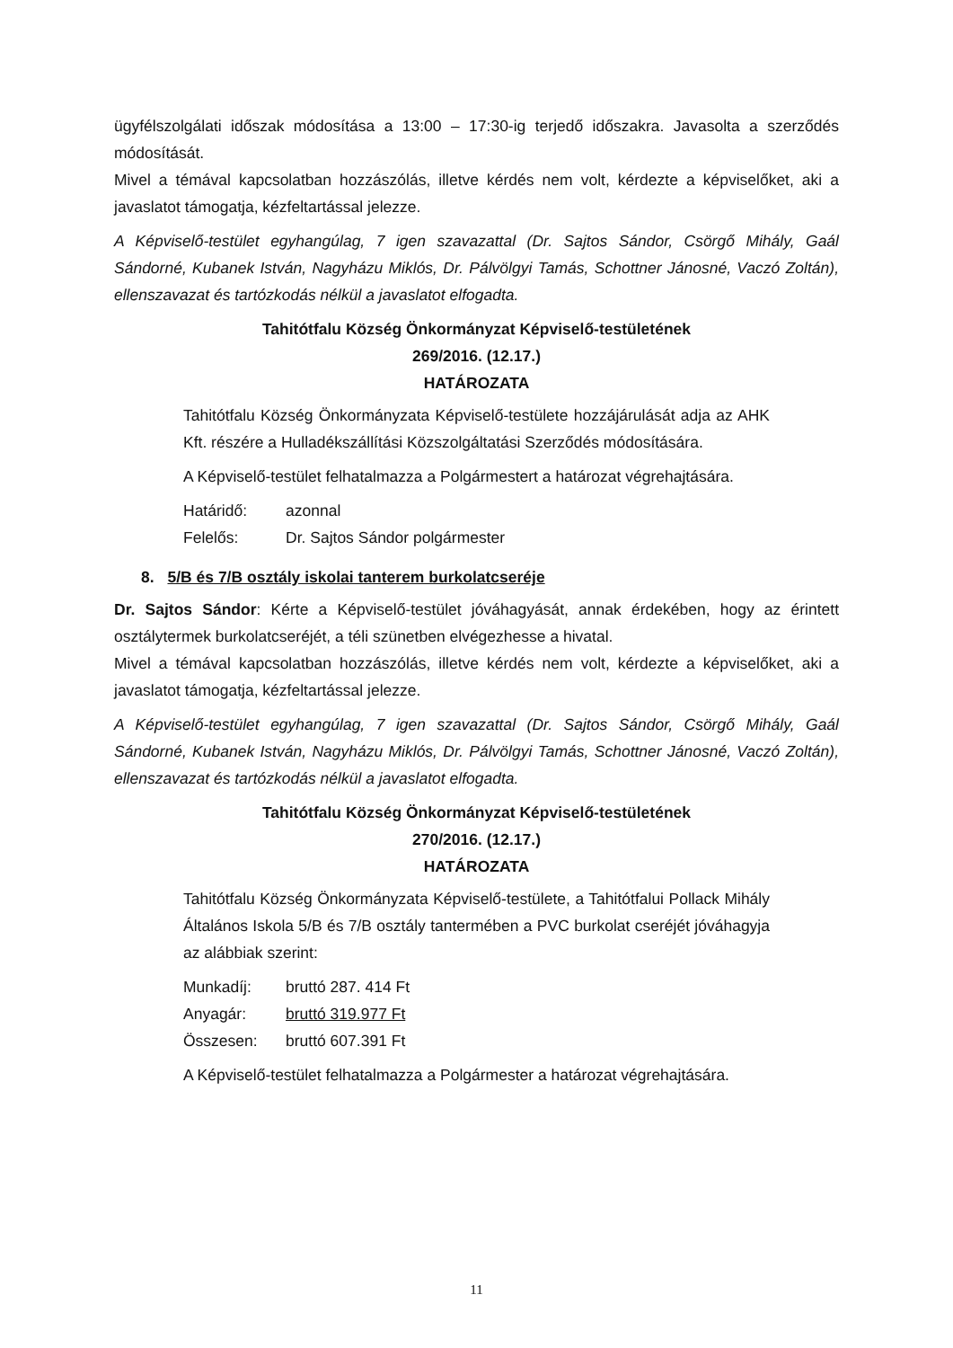ügyfélszolgálati időszak módosítása a 13:00 – 17:30-ig terjedő időszakra. Javasolta a szerződés módosítását.
Mivel a témával kapcsolatban hozzászólás, illetve kérdés nem volt, kérdezte a képviselőket, aki a javaslatot támogatja, kézfeltartással jelezze.
A Képviselő-testület egyhangúlag, 7 igen szavazattal (Dr. Sajtos Sándor, Csörgő Mihály, Gaál Sándorné, Kubanek István, Nagyházu Miklós, Dr. Pálvölgyi Tamás, Schottner Jánosné, Vaczó Zoltán), ellenszavazat és tartózkodás nélkül a javaslatot elfogadta.
Tahitótfalu Község Önkormányzat Képviselő-testületének
269/2016. (12.17.)
HATÁROZATA
Tahitótfalu Község Önkormányzata Képviselő-testülete hozzájárulását adja az AHK Kft. részére a Hulladékszállítási Közszolgáltatási Szerződés módosítására.
A Képviselő-testület felhatalmazza a Polgármestert a határozat végrehajtására.
Határidő: azonnal
Felelős: Dr. Sajtos Sándor polgármester
8. 5/B és 7/B osztály iskolai tanterem burkolatcseréje
Dr. Sajtos Sándor: Kérte a Képviselő-testület jóváhagyását, annak érdekében, hogy az érintett osztálytermek burkolatcseréjét, a téli szünetben elvégezhesse a hivatal.
Mivel a témával kapcsolatban hozzászólás, illetve kérdés nem volt, kérdezte a képviselőket, aki a javaslatot támogatja, kézfeltartással jelezze.
A Képviselő-testület egyhangúlag, 7 igen szavazattal (Dr. Sajtos Sándor, Csörgő Mihály, Gaál Sándorné, Kubanek István, Nagyházu Miklós, Dr. Pálvölgyi Tamás, Schottner Jánosné, Vaczó Zoltán), ellenszavazat és tartózkodás nélkül a javaslatot elfogadta.
Tahitótfalu Község Önkormányzat Képviselő-testületének
270/2016. (12.17.)
HATÁROZATA
Tahitótfalu Község Önkormányzata Képviselő-testülete, a Tahitótfalui Pollack Mihály Általános Iskola 5/B és 7/B osztály tantermében a PVC burkolat cseréjét jóváhagyja az alábbiak szerint:
Munkadíj: bruttó 287. 414 Ft
Anyagár: bruttó 319.977 Ft
Összesen: bruttó 607.391 Ft
A Képviselő-testület felhatalmazza a Polgármester a határozat végrehajtására.
11